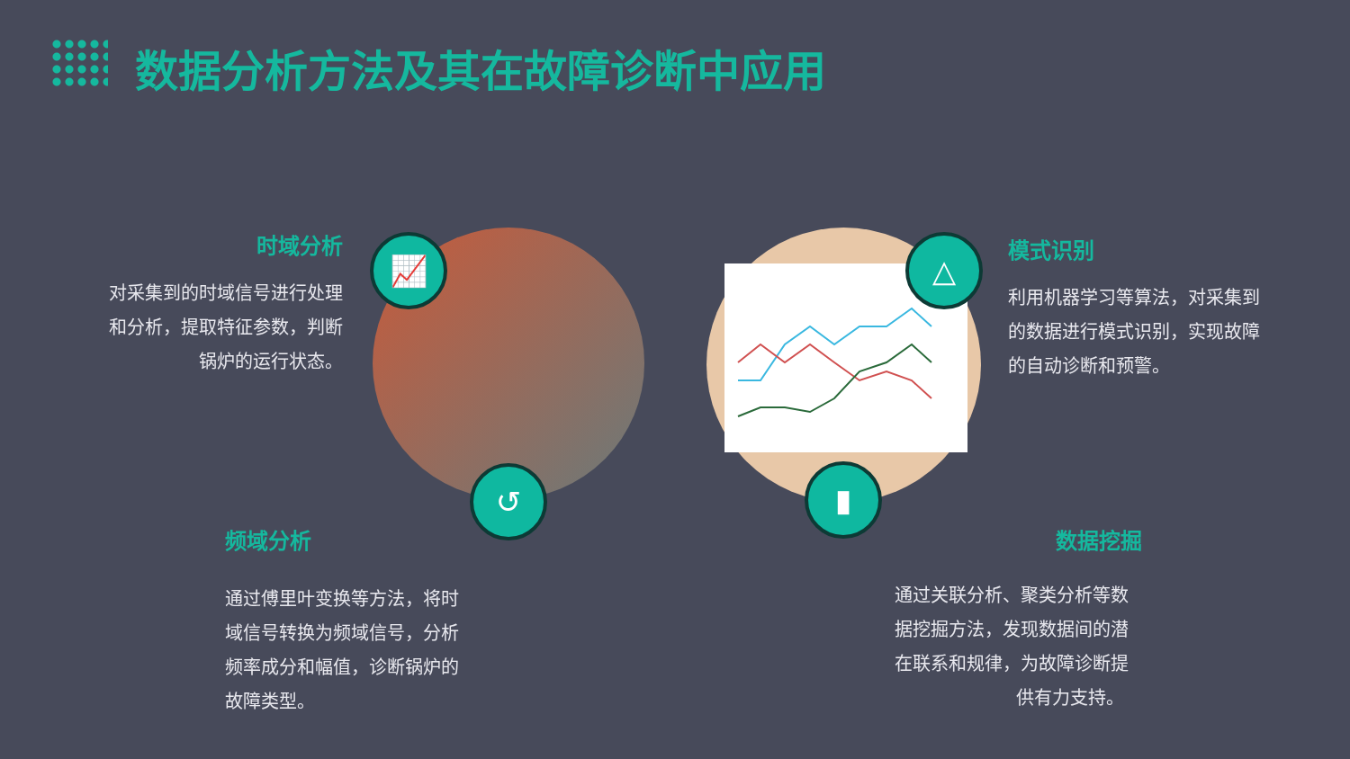数据分析方法及其在故障诊断中应用
时域分析
对采集到的时域信号进行处理和分析，提取特征参数，判断锅炉的运行状态。
📈
↺
△
▮
模式识别
利用机器学习等算法，对采集到的数据进行模式识别，实现故障的自动诊断和预警。
频域分析
通过傅里叶变换等方法，将时域信号转换为频域信号，分析频率成分和幅值，诊断锅炉的故障类型。
数据挖掘
通过关联分析、聚类分析等数据挖掘方法，发现数据间的潜在联系和规律，为故障诊断提
供有力支持。